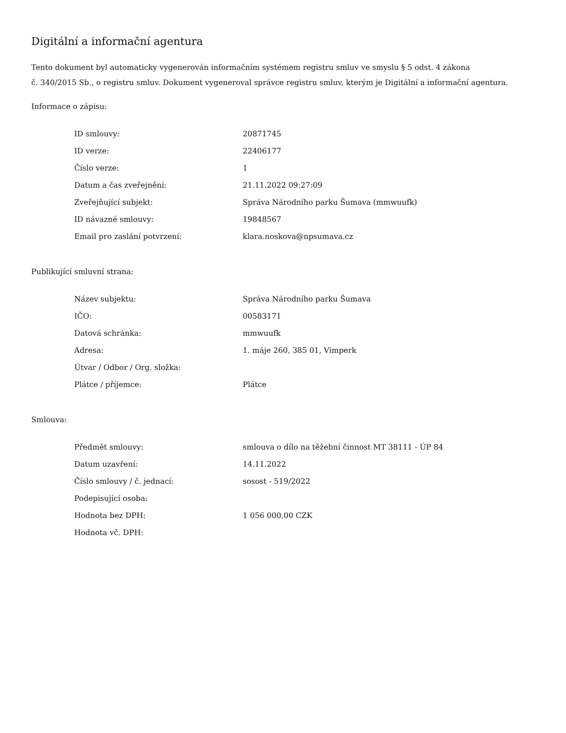Digitální a informační agentura
Tento dokument byl automaticky vygenerován informačním systémem registru smluv ve smyslu § 5 odst. 4 zákona
č. 340/2015 Sb., o registru smluv. Dokument vygeneroval správce registru smluv, kterým je Digitální a informační agentura.
Informace o zápisu:
| ID smlouvy: | 20871745 |
| ID verze: | 22406177 |
| Číslo verze: | 1 |
| Datum a čas zveřejnění: | 21.11.2022 09:27:09 |
| Zveřejňující subjekt: | Správa Národního parku Šumava (mmwuufk) |
| ID návazné smlouvy: | 19848567 |
| Email pro zaslání potvrzení: | klara.noskova@npsumava.cz |
Publikující smluvní strana:
| Název subjektu: | Správa Národního parku Šumava |
| IČO: | 00583171 |
| Datová schránka: | mmwuufk |
| Adresa: | 1. máje 260, 385 01, Vimperk |
| Útvar / Odbor / Org. složka: | |
| Plátce / příjemce: | Plátce |
Smlouva:
| Předmět smlouvy: | smlouva o dílo na těžební činnost MT 38111 - ÚP 84 |
| Datum uzavření: | 14.11.2022 |
| Číslo smlouvy / č. jednací: | sosost - 519/2022 |
| Podepisující osoba: | |
| Hodnota bez DPH: | 1 056 000,00 CZK |
| Hodnota vč. DPH: | |